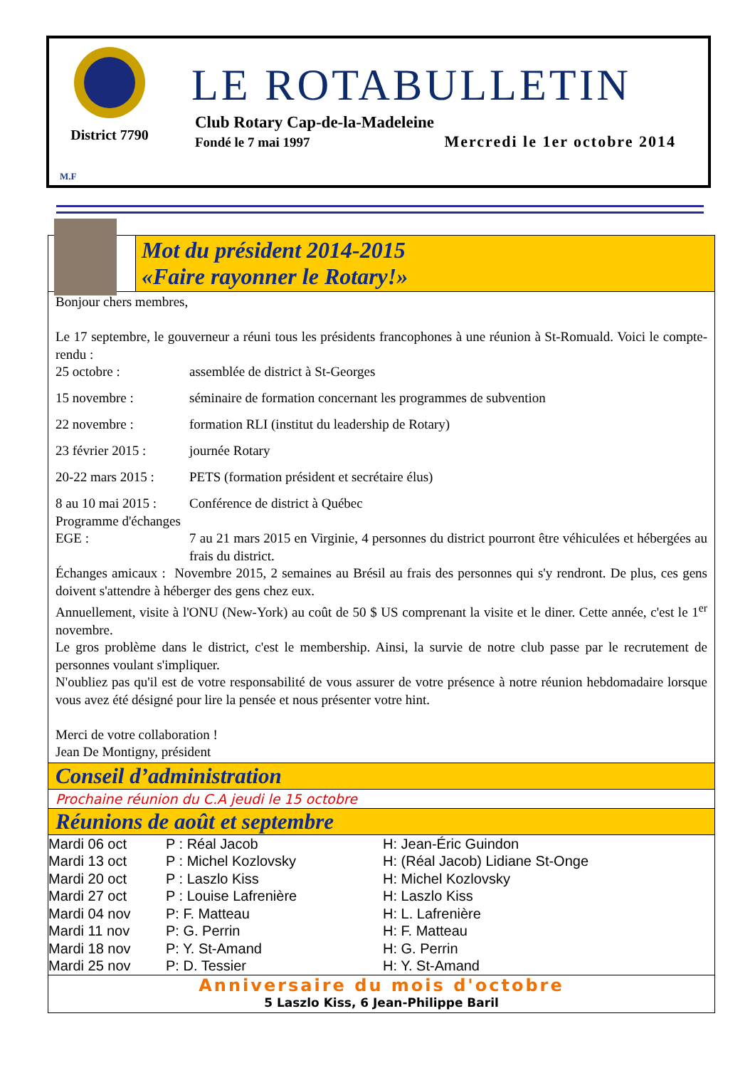District 7790
LE ROTABULLETIN
Club Rotary Cap-de-la-Madeleine
Fondé le 7 mai 1997 Mercredi le 1er octobre 2014
M.F
Mot du président 2014-2015
«Faire rayonner le Rotary!»
Bonjour chers membres,
Le 17 septembre, le gouverneur a réuni tous les présidents francophones à une réunion à St-Romuald. Voici le compte-rendu :
| 25 octobre : | assemblée de district à St-Georges |
| 15 novembre : | séminaire de formation concernant les programmes de subvention |
| 22 novembre : | formation RLI (institut du leadership de Rotary) |
| 23 février 2015 : | journée Rotary |
| 20-22 mars 2015 : | PETS (formation président et secrétaire élus) |
| 8 au 10 mai 2015 : | Conférence de district à Québec |
| Programme d'échanges | |
| EGE : | 7 au 21 mars 2015 en Virginie, 4 personnes du district pourront être véhiculées et hébergées au frais du district. |
Échanges amicaux : Novembre 2015, 2 semaines au Brésil au frais des personnes qui s'y rendront. De plus, ces gens doivent s'attendre à héberger des gens chez eux.
Annuellement, visite à l'ONU (New-York) au coût de 50 $ US comprenant la visite et le diner. Cette année, c'est le 1<sup>er</sup> novembre.
Le gros problème dans le district, c'est le membership. Ainsi, la survie de notre club passe par le recrutement de personnes voulant s'impliquer.
N'oubliez pas qu'il est de votre responsabilité de vous assurer de votre présence à notre réunion hebdomadaire lorsque vous avez été désigné pour lire la pensée et nous présenter votre hint.
Merci de votre collaboration !
Jean De Montigny, président
Conseil d’administration
Prochaine réunion du C.A jeudi le 15 octobre
Réunions de août et septembre
| Mardi 06 oct | P : Réal Jacob | H: Jean-Éric Guindon |
| Mardi 13 oct | P : Michel Kozlovsky | H: (Réal Jacob) Lidiane St-Onge |
| Mardi 20 oct | P : Laszlo Kiss | H: Michel Kozlovsky |
| Mardi 27 oct | P : Louise Lafrenière | H: Laszlo Kiss |
| Mardi 04 nov | P: F. Matteau | H: L. Lafrenière |
| Mardi 11 nov | P: G. Perrin | H: F. Matteau |
| Mardi 18 nov | P: Y. St-Amand | H: G. Perrin |
| Mardi 25 nov | P: D. Tessier | H: Y. St-Amand |
Anniversaire du mois d'octobre
5 Laszlo Kiss, 6 Jean-Philippe Baril